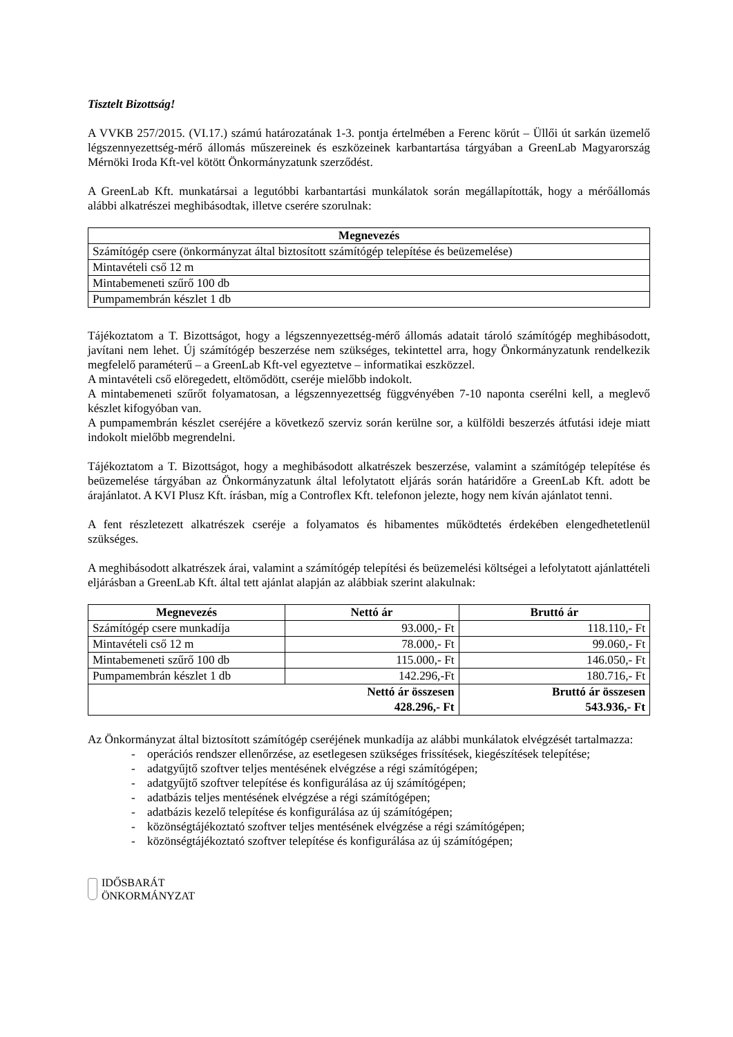Tisztelt Bizottság!
A VVKB 257/2015. (VI.17.) számú határozatának 1-3. pontja értelmében a Ferenc körút – Üllői út sarkán üzemelő légszennyezettség-mérő állomás műszereinek és eszközeinek karbantartása tárgyában a GreenLab Magyarország Mérnöki Iroda Kft-vel kötött Önkormányzatunk szerződést.
A GreenLab Kft. munkatársai a legutóbbi karbantartási munkálatok során megállapították, hogy a mérőállomás alábbi alkatrészei meghibásodtak, illetve cserére szorulnak:
| Megnevezés |
| --- |
| Számítógép csere (önkormányzat által biztosított számítógép telepítése és beüzemelése) |
| Mintavételi cső 12 m |
| Mintabemeneti szűrő 100 db |
| Pumpamembrán készlet 1 db |
Tájékoztatom a T. Bizottságot, hogy a légszennyezettség-mérő állomás adatait tároló számítógép meghibásodott, javítani nem lehet. Új számítógép beszerzése nem szükséges, tekintettel arra, hogy Önkormányzatunk rendelkezik megfelelő paraméterű – a GreenLab Kft-vel egyeztetve – informatikai eszközzel.
A mintavételi cső elöregedett, eltömődött, cseréje mielőbb indokolt.
A mintabemeneti szűrőt folyamatosan, a légszennyezettség függvényében 7-10 naponta cserélni kell, a meglevő készlet kifogyóban van.
A pumpamembrán készlet cseréjére a következő szerviz során kerülne sor, a külföldi beszerzés átfutási ideje miatt indokolt mielőbb megrendelni.
Tájékoztatom a T. Bizottságot, hogy a meghibásodott alkatrészek beszerzése, valamint a számítógép telepítése és beüzemelése tárgyában az Önkormányzatunk által lefolytatott eljárás során határidőre a GreenLab Kft. adott be árajánlatot. A KVI Plusz Kft. írásban, míg a Controflex Kft. telefonon jelezte, hogy nem kíván ajánlatot tenni.
A fent részletezett alkatrészek cseréje a folyamatos és hibamentes működtetés érdekében elengedhetetlenül szükséges.
A meghibásodott alkatrészek árai, valamint a számítógép telepítési és beüzemelési költségei a lefolytatott ajánlattételi eljárásban a GreenLab Kft. által tett ajánlat alapján az alábbiak szerint alakulnak:
| Megnevezés | Nettó ár | Bruttó ár |
| --- | --- | --- |
| Számítógép csere munkadíja | 93.000,- Ft | 118.110,- Ft |
| Mintavételi cső 12 m | 78.000,- Ft | 99.060,- Ft |
| Mintabemeneti szűrő 100 db | 115.000,- Ft | 146.050,- Ft |
| Pumpamembrán készlet 1 db | 142.296,-Ft | 180.716,- Ft |
| Nettó ár összesen | | Bruttó ár összesen |
| 428.296,- Ft | | 543.936,- Ft |
Az Önkormányzat által biztosított számítógép cseréjének munkadíja az alábbi munkálatok elvégzését tartalmazza:
- operációs rendszer ellenőrzése, az esetlegesen szükséges frissítések, kiegészítések telepítése;
- adatgyűjtő szoftver teljes mentésének elvégzése a régi számítógépen;
- adatgyűjtő szoftver telepítése és konfigurálása az új számítógépen;
- adatbázis teljes mentésének elvégzése a régi számítógépen;
- adatbázis kezelő telepítése és konfigurálása az új számítógépen;
- közönségtájékoztató szoftver teljes mentésének elvégzése a régi számítógépen;
- közönségtájékoztató szoftver telepítése és konfigurálása az új számítógépen;
IDŐSBARÁT
ÖNKORMÁNYZAT